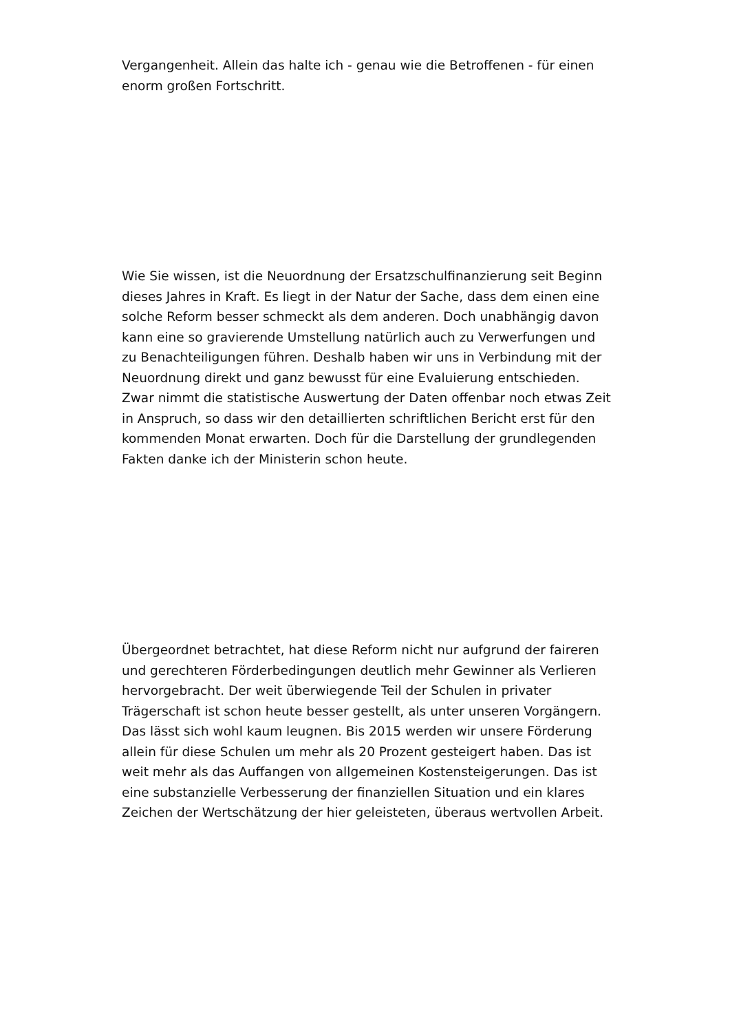Vergangenheit. Allein das halte ich - genau wie die Betroffenen - für einen enorm großen Fortschritt.
Wie Sie wissen, ist die Neuordnung der Ersatzschulfinanzierung seit Beginn dieses Jahres in Kraft. Es liegt in der Natur der Sache, dass dem einen eine solche Reform besser schmeckt als dem anderen. Doch unabhängig davon kann eine so gravierende Umstellung natürlich auch zu Verwerfungen und zu Benachteiligungen führen. Deshalb haben wir uns in Verbindung mit der Neuordnung direkt und ganz bewusst für eine Evaluierung entschieden. Zwar nimmt die statistische Auswertung der Daten offenbar noch etwas Zeit in Anspruch, so dass wir den detaillierten schriftlichen Bericht erst für den kommenden Monat erwarten. Doch für die Darstellung der grundlegenden Fakten danke ich der Ministerin schon heute.
Übergeordnet betrachtet, hat diese Reform nicht nur aufgrund der faireren und gerechteren Förderbedingungen deutlich mehr Gewinner als Verlieren hervorgebracht. Der weit überwiegende Teil der Schulen in privater Trägerschaft ist schon heute besser gestellt, als unter unseren Vorgängern. Das lässt sich wohl kaum leugnen. Bis 2015 werden wir unsere Förderung allein für diese Schulen um mehr als 20 Prozent gesteigert haben. Das ist weit mehr als das Auffangen von allgemeinen Kostensteigerungen. Das ist eine substanzielle Verbesserung der finanziellen Situation und ein klares Zeichen der Wertschätzung der hier geleisteten, überaus wertvollen Arbeit.